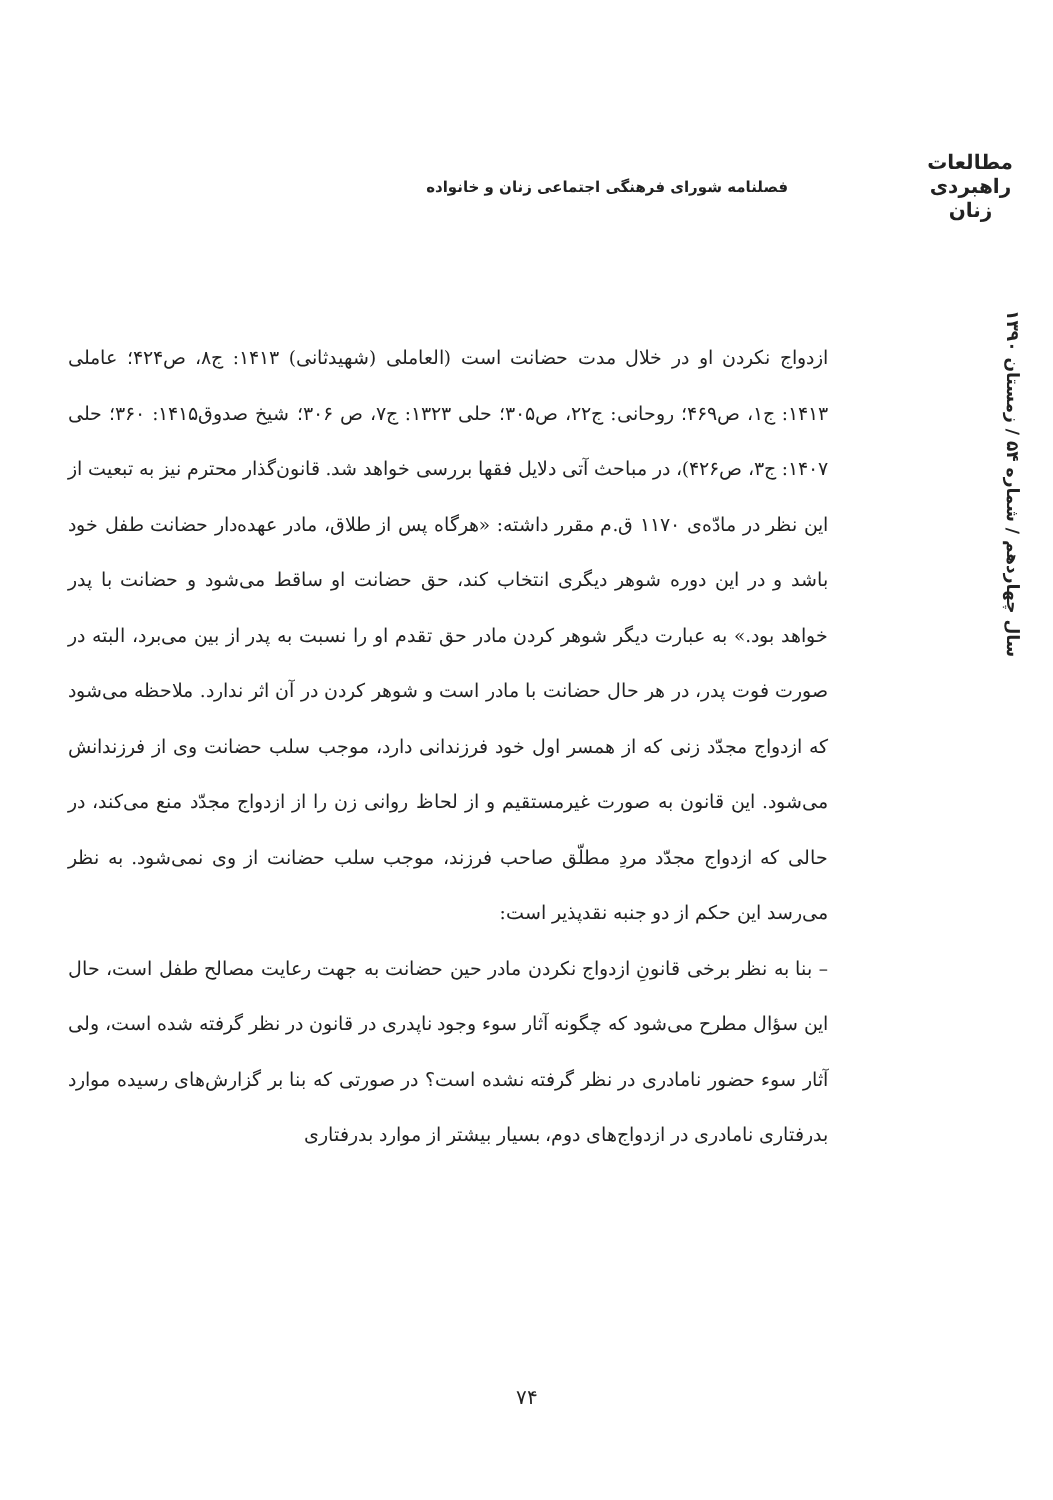مطالعات
راهبردی
زنان
فصلنامه شورای فرهنگی اجتماعی زنان و خانواده
سال چهاردهم / شماره ۵۴ / زمستان ۱۳۹۰
ازدواج نکردن او در خلال مدت حضانت است (العاملی (شهیدثانی) ۱۴۱۳: ج۸، ص۴۲۴؛ عاملی ۱۴۱۳: ج۱، ص۴۶۹؛ روحانی: ج۲۲، ص۳۰۵؛ حلی ۱۳۲۳: ج۷، ص ۳۰۶؛ شیخ صدوق۱۴۱۵: ۳۶۰؛ حلی ۱۴۰۷: ج۳، ص۴۲۶)، در مباحث آتی دلایل فقها بررسی خواهد شد. قانون‌گذار محترم نیز به تبعیت از این نظر در مادّه‌ی ۱۱۷۰ ق.م مقرر داشته: «هرگاه پس از طلاق، مادر عهده‌دار حضانت طفل خود باشد و در این دوره شوهر دیگری انتخاب کند، حق حضانت او ساقط می‌شود و حضانت با پدر خواهد بود.» به عبارت دیگر شوهر کردن مادر حق تقدم او را نسبت به پدر از بین می‌برد، البته در صورت فوت پدر، در هر حال حضانت با مادر است و شوهر کردن در آن اثر ندارد. ملاحظه می‌شود که ازدواج مجدّد زنی که از همسر اول خود فرزندانی دارد، موجب سلب حضانت وی از فرزندانش می‌شود. این قانون به صورت غیرمستقیم و از لحاظ روانی زن را از ازدواج مجدّد منع می‌کند، در حالی که ازدواج مجدّد مردِ مطلّق صاحب فرزند، موجب سلب حضانت از وی نمی‌شود. به نظر می‌رسد این حکم از دو جنبه نقدپذیر است:
– بنا به نظر برخی قانونِ ازدواج نکردن مادر حین حضانت به جهت رعایت مصالح طفل است، حال این سؤال مطرح می‌شود که چگونه آثار سوء وجود ناپدری در قانون در نظر گرفته شده است، ولی آثار سوء حضور نامادری در نظر گرفته نشده است؟ در صورتی که بنا بر گزارش‌های رسیده موارد بدرفتاری نامادری در ازدواج‌های دوم، بسیار بیشتر از موارد بدرفتاری
۷۴